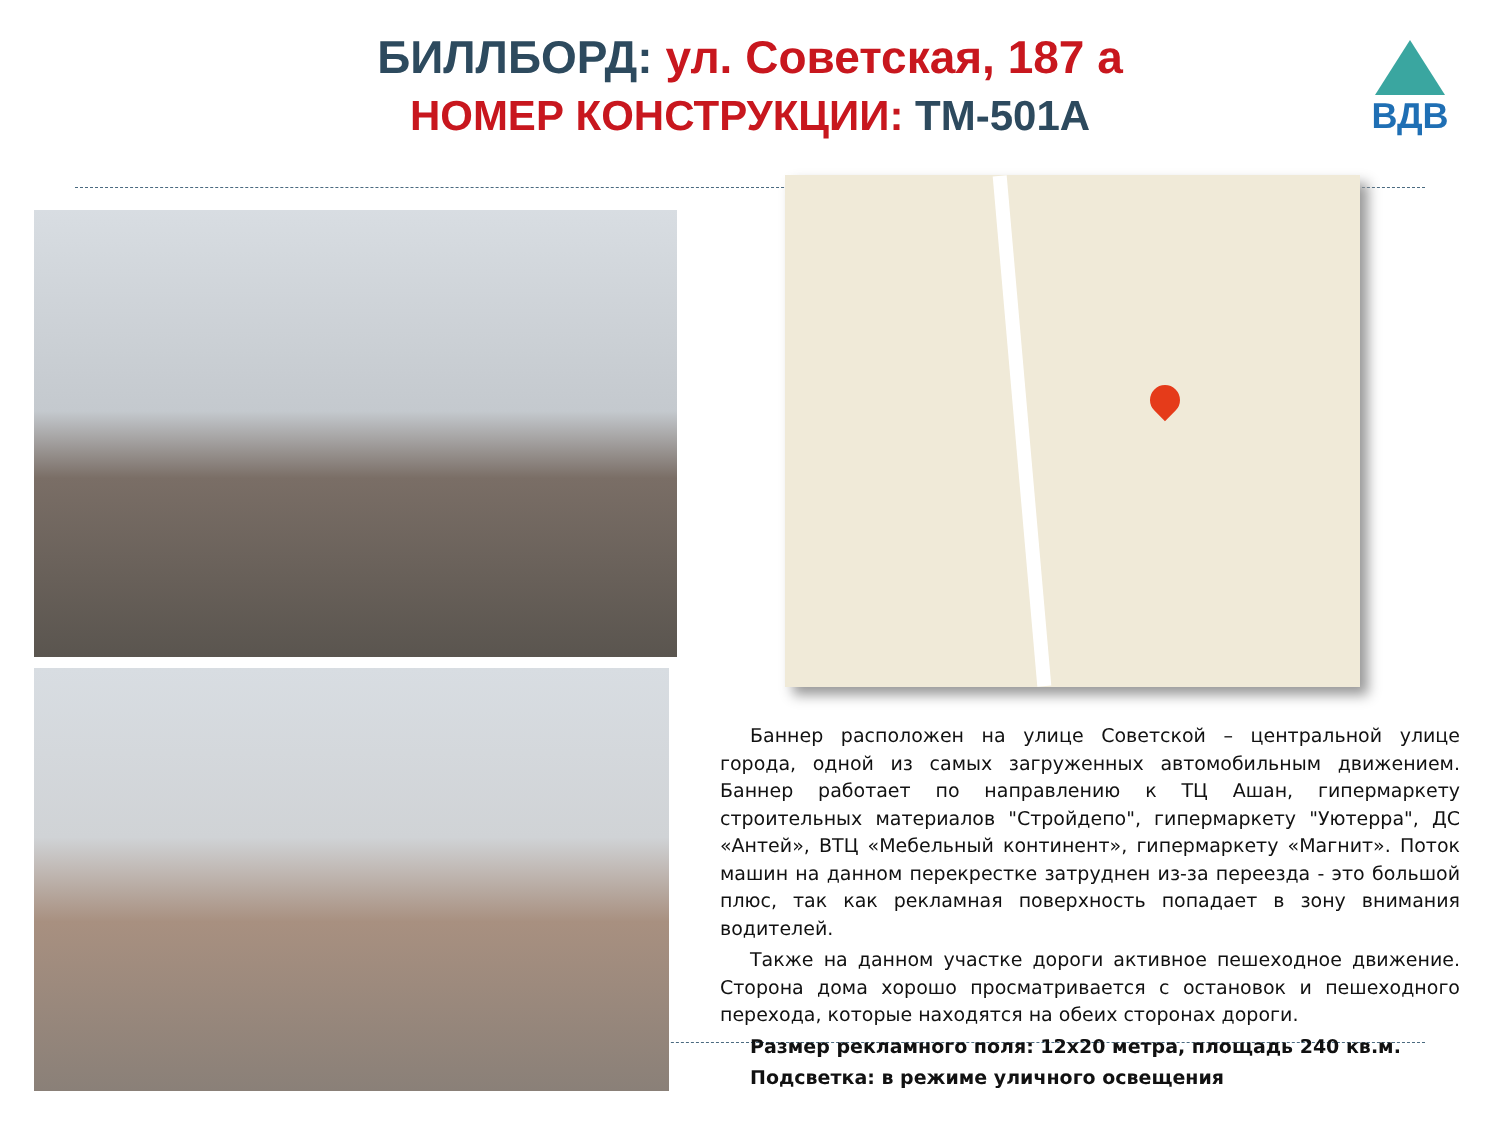БИЛЛБОРД: ул. Советская, 187 а
НОМЕР КОНСТРУКЦИИ: ТМ-501А
ВДВ
Баннер расположен на улице Советской – центральной улице города, одной из самых загруженных автомобильным движением. Баннер работает по направлению к ТЦ Ашан, гипермаркету строительных материалов "Стройдепо", гипермаркету "Уютерра", ДС «Антей», ВТЦ «Мебельный континент», гипермаркету «Магнит». Поток машин на данном перекрестке затруднен из-за переезда - это большой плюс, так как рекламная поверхность попадает в зону внимания водителей.
Также на данном участке дороги активное пешеходное движение. Сторона дома хорошо просматривается с остановок и пешеходного перехода, которые находятся на обеих сторонах дороги.
Размер рекламного поля: 12х20 метра, площадь 240 кв.м.
Подсветка: в режиме уличного освещения